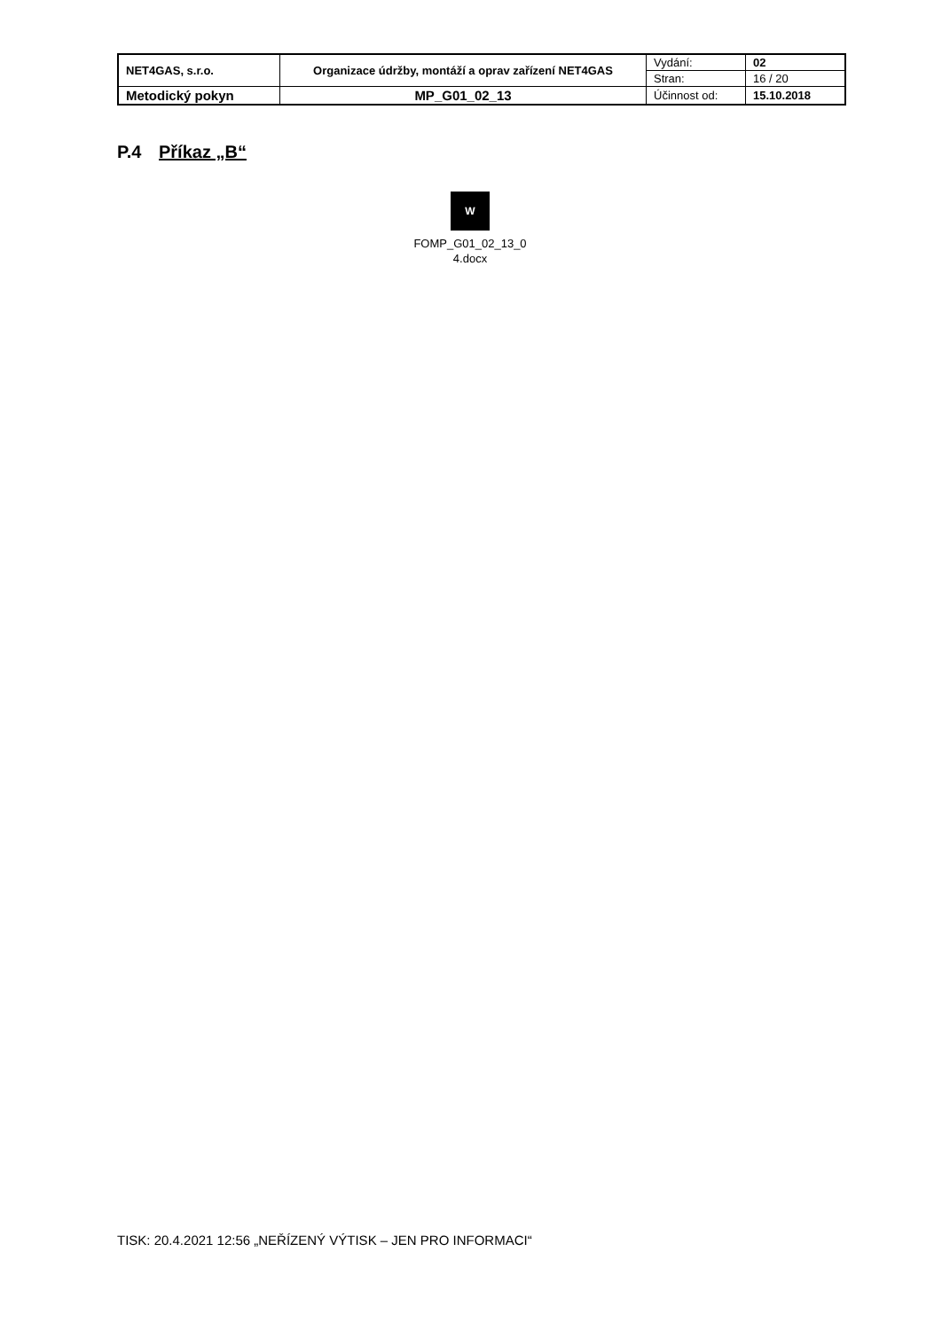| NET4GAS, s.r.o. | Organizace údržby, montáží a oprav zařízení NET4GAS | Vydání: | 02 |
| | | Stran: | 16 / 20 |
| Metodický pokyn | MP_G01_02_13 | Účinnost od: | 15.10.2018 |
P.4 Příkaz „B“
W
FOMP_G01_02_13_0
4.docx
TISK: 20.4.2021 12:56 „NEŘÍZENÝ VÝTISK – JEN PRO INFORMACI“